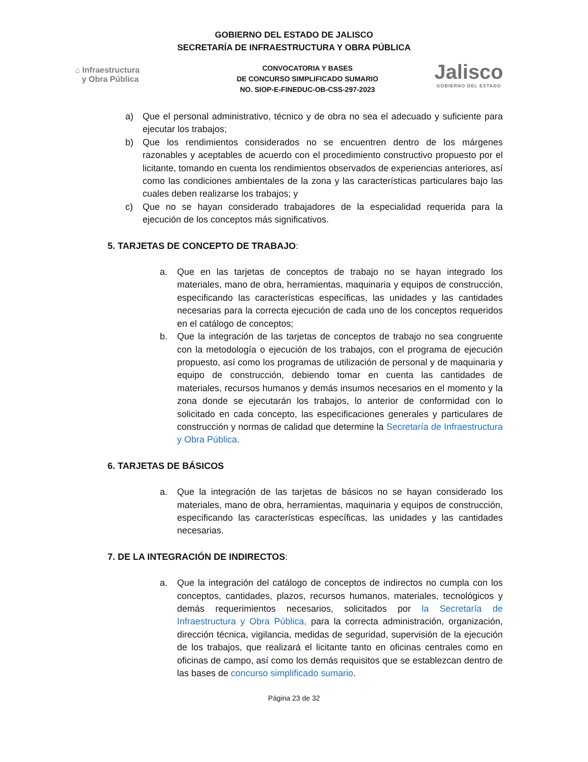GOBIERNO DEL ESTADO DE JALISCO
SECRETARÍA DE INFRAESTRUCTURA Y OBRA PÚBLICA
⌂ Infraestructura
y Obra Pública
CONVOCATORIA Y BASES
DE CONCURSO SIMPLIFICADO SUMARIO
NO. SIOP-E-FINEDUC-OB-CSS-297-2023
Jalisco
GOBIERNO DEL ESTADO
a) Que el personal administrativo, técnico y de obra no sea el adecuado y suficiente para ejecutar los trabajos;
b) Que los rendimientos considerados no se encuentren dentro de los márgenes razonables y aceptables de acuerdo con el procedimiento constructivo propuesto por el licitante, tomando en cuenta los rendimientos observados de experiencias anteriores, así como las condiciones ambientales de la zona y las características particulares bajo las cuales deben realizarse los trabajos; y
c) Que no se hayan considerado trabajadores de la especialidad requerida para la ejecución de los conceptos más significativos.
5. TARJETAS DE CONCEPTO DE TRABAJO:
a. Que en las tarjetas de conceptos de trabajo no se hayan integrado los materiales, mano de obra, herramientas, maquinaria y equipos de construcción, especificando las características específicas, las unidades y las cantidades necesarias para la correcta ejecución de cada uno de los conceptos requeridos en el catálogo de conceptos;
b. Que la integración de las tarjetas de conceptos de trabajo no sea congruente con la metodología o ejecución de los trabajos, con el programa de ejecución propuesto, así como los programas de utilización de personal y de maquinaria y equipo de construcción, debiendo tomar en cuenta las cantidades de materiales, recursos humanos y demás insumos necesarios en el momento y la zona donde se ejecutarán los trabajos, lo anterior de conformidad con lo solicitado en cada concepto, las especificaciones generales y particulares de construcción y normas de calidad que determine la Secretaría de Infraestructura y Obra Pública.
6. TARJETAS DE BÁSICOS
a. Que la integración de las tarjetas de básicos no se hayan considerado los materiales, mano de obra, herramientas, maquinaria y equipos de construcción, especificando las características específicas, las unidades y las cantidades necesarias.
7. DE LA INTEGRACIÓN DE INDIRECTOS:
a. Que la integración del catálogo de conceptos de indirectos no cumpla con los conceptos, cantidades, plazos, recursos humanos, materiales, tecnológicos y demás requerimientos necesarios, solicitados por la Secretaría de Infraestructura y Obra Pública, para la correcta administración, organización, dirección técnica, vigilancia, medidas de seguridad, supervisión de la ejecución de los trabajos, que realizará el licitante tanto en oficinas centrales como en oficinas de campo, así como los demás requisitos que se establezcan dentro de las bases de concurso simplificado sumario.
Página 23 de 32